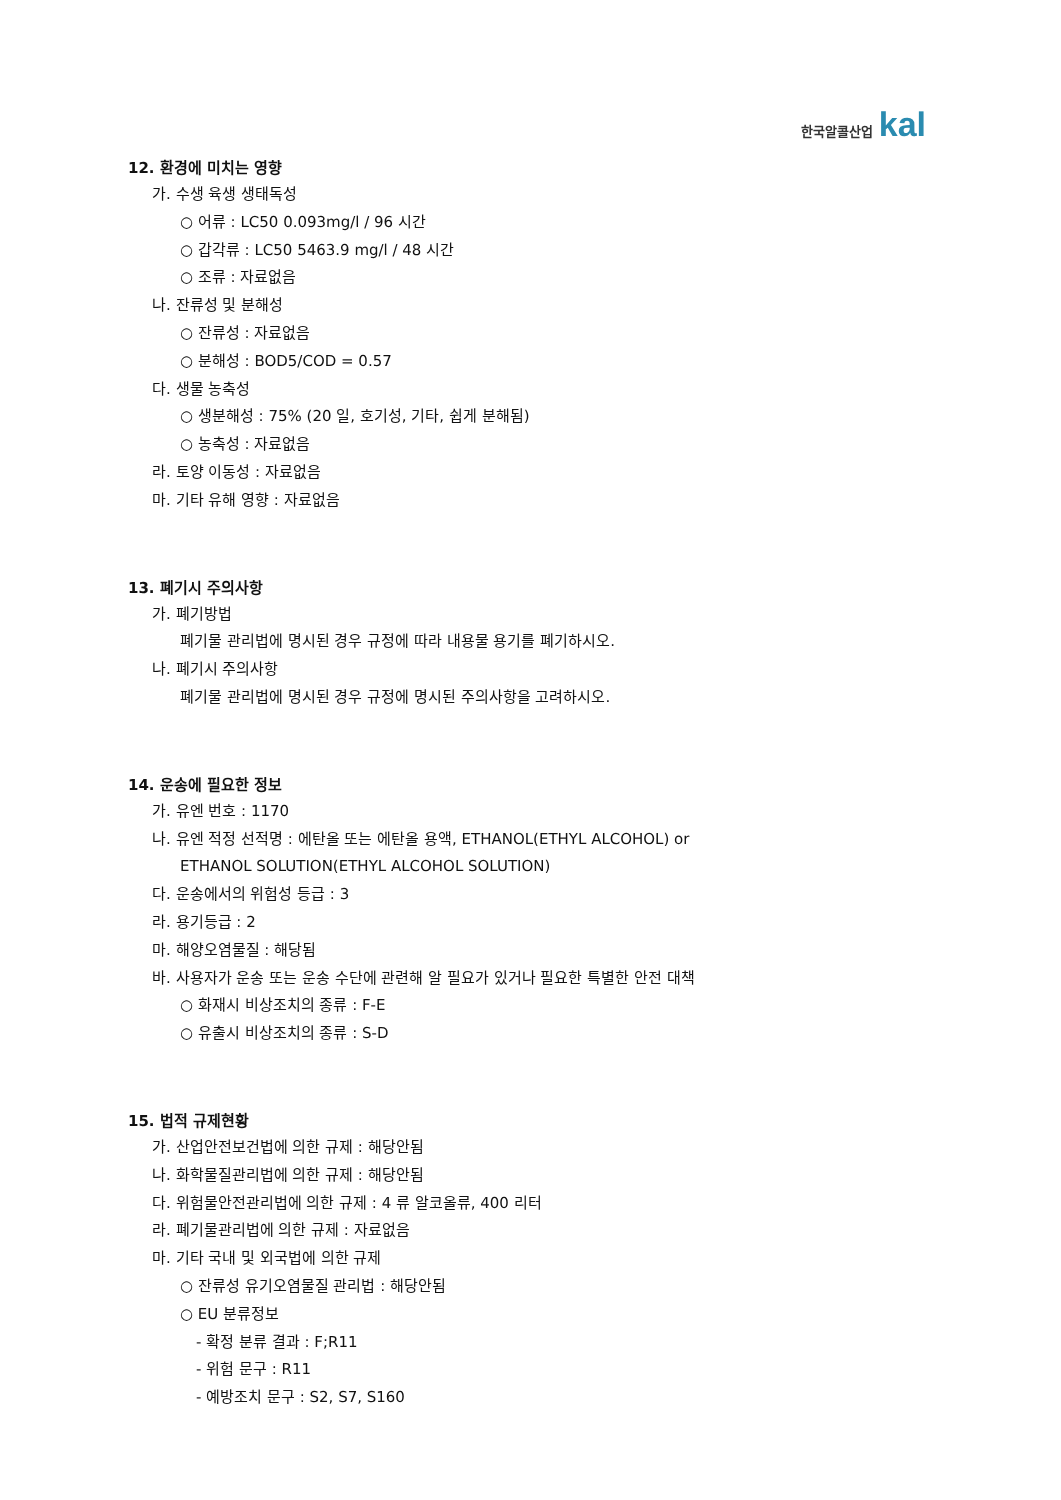한국알콜산업 kal
12. 환경에 미치는 영향
가. 수생 육생 생태독성
○ 어류 : LC50 0.093mg/l / 96 시간
○ 갑각류 : LC50 5463.9 mg/l / 48 시간
○ 조류 : 자료없음
나. 잔류성 및 분해성
○ 잔류성 : 자료없음
○ 분해성 : BOD5/COD = 0.57
다. 생물 농축성
○ 생분해성 : 75% (20 일, 호기성, 기타, 쉽게 분해됨)
○ 농축성 : 자료없음
라. 토양 이동성 : 자료없음
마. 기타 유해 영향 : 자료없음
13. 폐기시 주의사항
가. 폐기방법
폐기물 관리법에 명시된 경우 규정에 따라 내용물 용기를 폐기하시오.
나. 폐기시 주의사항
폐기물 관리법에 명시된 경우 규정에 명시된 주의사항을 고려하시오.
14. 운송에 필요한 정보
가. 유엔 번호 : 1170
나. 유엔 적정 선적명 : 에탄올 또는 에탄올 용액, ETHANOL(ETHYL ALCOHOL) or
ETHANOL SOLUTION(ETHYL ALCOHOL SOLUTION)
다. 운송에서의 위험성 등급 : 3
라. 용기등급 : 2
마. 해양오염물질 : 해당됨
바. 사용자가 운송 또는 운송 수단에 관련해 알 필요가 있거나 필요한 특별한 안전 대책
○ 화재시 비상조치의 종류 : F-E
○ 유출시 비상조치의 종류 : S-D
15. 법적 규제현황
가. 산업안전보건법에 의한 규제 : 해당안됨
나. 화학물질관리법에 의한 규제 : 해당안됨
다. 위험물안전관리법에 의한 규제 : 4 류 알코올류, 400 리터
라. 폐기물관리법에 의한 규제 : 자료없음
마. 기타 국내 및 외국법에 의한 규제
○ 잔류성 유기오염물질 관리법 : 해당안됨
○ EU 분류정보
- 확정 분류 결과 : F;R11
- 위험 문구 : R11
- 예방조치 문구 : S2, S7, S160